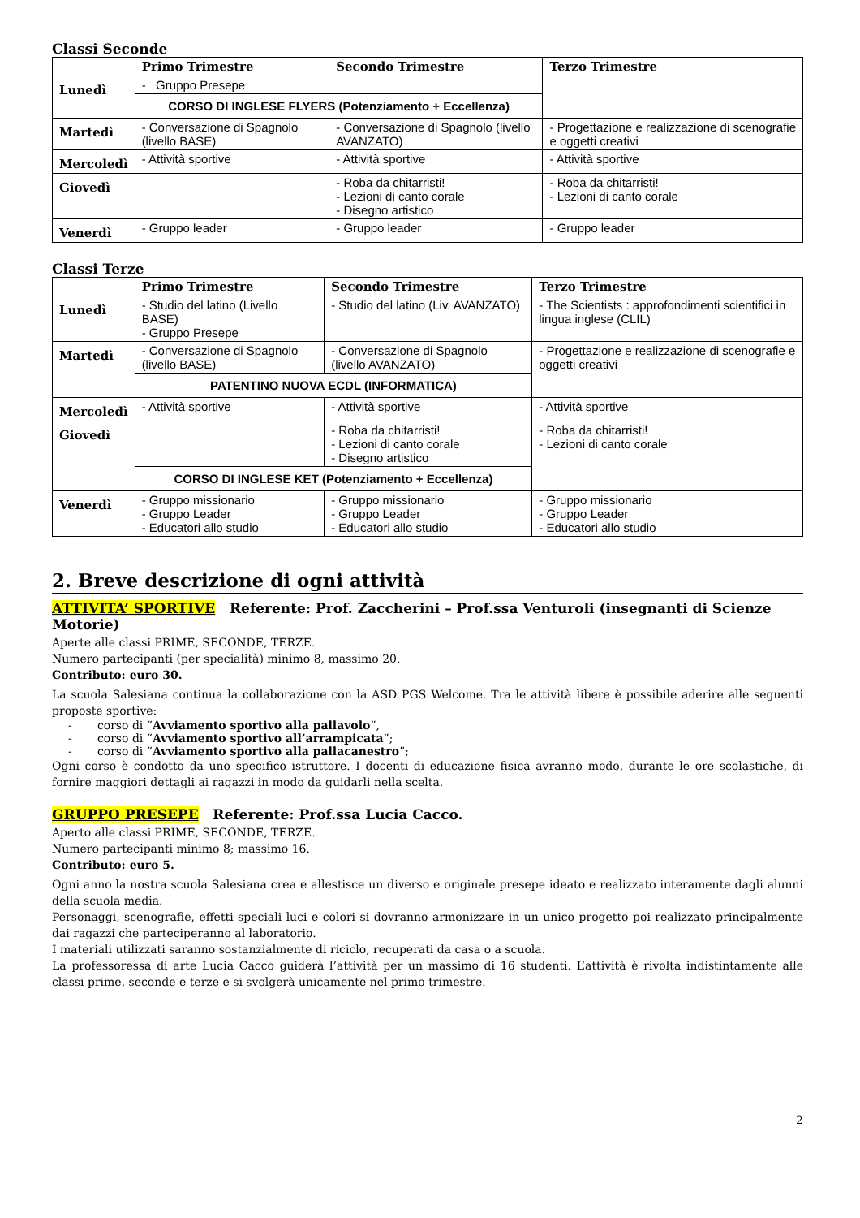Classi Seconde
| | Primo Trimestre | Secondo Trimestre | Terzo Trimestre |
| --- | --- | --- | --- |
| Lunedì | - Gruppo Presepe | | |
| | CORSO DI INGLESE FLYERS (Potenziamento + Eccellenza) | | |
| Martedì | - Conversazione di Spagnolo (livello BASE) | - Conversazione di Spagnolo (livello AVANZATO) | - Progettazione e realizzazione di scenografie e oggetti creativi |
| Mercoledì | - Attività sportive | - Attività sportive | - Attività sportive |
| Giovedì | | - Roba da chitarristi! - Lezioni di canto corale - Disegno artistico | - Roba da chitarristi! - Lezioni di canto corale |
| Venerdì | - Gruppo leader | - Gruppo leader | - Gruppo leader |
Classi Terze
| | Primo Trimestre | Secondo Trimestre | Terzo Trimestre |
| --- | --- | --- | --- |
| Lunedì | - Studio del latino (Livello BASE) - Gruppo Presepe | - Studio del latino (Liv. AVANZATO) | - The Scientists : approfondimenti scientifici in lingua inglese (CLIL) |
| Martedì | - Conversazione di Spagnolo (livello BASE) | - Conversazione di Spagnolo (livello AVANZATO) | - Progettazione e realizzazione di scenografie e oggetti creativi |
| | PATENTINO NUOVA ECDL (INFORMATICA) | | |
| Mercoledì | - Attività sportive | - Attività sportive | - Attività sportive |
| Giovedì | | - Roba da chitarristi! - Lezioni di canto corale - Disegno artistico | - Roba da chitarristi! - Lezioni di canto corale |
| | CORSO DI INGLESE KET (Potenziamento + Eccellenza) | | |
| Venerdì | - Gruppo missionario - Gruppo Leader - Educatori allo studio | - Gruppo missionario - Gruppo Leader - Educatori allo studio | - Gruppo missionario - Gruppo Leader - Educatori allo studio |
2. Breve descrizione di ogni attività
ATTIVITA’ SPORTIVE Referente: Prof. Zaccherini – Prof.ssa Venturoli (insegnanti di Scienze Motorie)
Aperte alle classi PRIME, SECONDE, TERZE.
Numero partecipanti (per specialità) minimo 8, massimo 20.
Contributo: euro 30.
La scuola Salesiana continua la collaborazione con la ASD PGS Welcome. Tra le attività libere è possibile aderire alle seguenti proposte sportive:
- corso di “Avviamento sportivo alla pallavolo”,
- corso di “Avviamento sportivo all’arrampicata”;
- corso di “Avviamento sportivo alla pallacanestro”;
Ogni corso è condotto da uno specifico istruttore. I docenti di educazione fisica avranno modo, durante le ore scolastiche, di fornire maggiori dettagli ai ragazzi in modo da guidarli nella scelta.
GRUPPO PRESEPE Referente: Prof.ssa Lucia Cacco.
Aperto alle classi PRIME, SECONDE, TERZE.
Numero partecipanti minimo 8; massimo 16.
Contributo: euro 5.
Ogni anno la nostra scuola Salesiana crea e allestisce un diverso e originale presepe ideato e realizzato interamente dagli alunni della scuola media.
Personaggi, scenografie, effetti speciali luci e colori si dovranno armonizzare in un unico progetto poi realizzato principalmente dai ragazzi che parteciperanno al laboratorio.
I materiali utilizzati saranno sostanzialmente di riciclo, recuperati da casa o a scuola.
La professoressa di arte Lucia Cacco guiderà l’attività per un massimo di 16 studenti. L’attività è rivolta indistintamente alle classi prime, seconde e terze e si svolgerà unicamente nel primo trimestre.
2